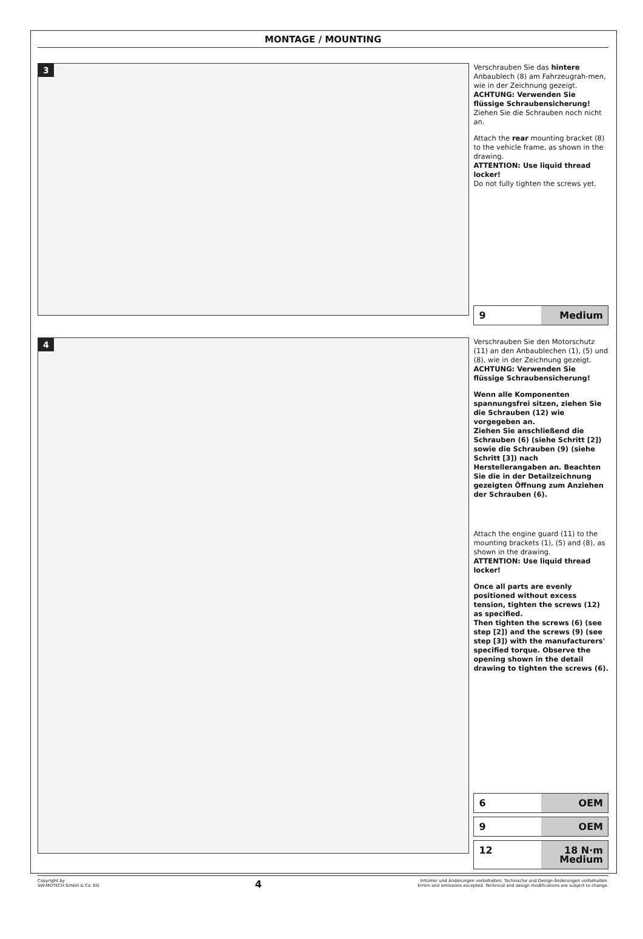MONTAGE / MOUNTING
3
Verschrauben Sie das hintere Anbaublech (8) am Fahrzeugrah-men, wie in der Zeichnung gezeigt.
ACHTUNG: Verwenden Sie flüssige Schraubensicherung!
Ziehen Sie die Schrauben noch nicht an.
Attach the rear mounting bracket (8) to the vehicle frame, as shown in the drawing.
ATTENTION: Use liquid thread locker!
Do not fully tighten the screws yet.
9 Medium
4
Verschrauben Sie den Motorschutz (11) an den Anbaublechen (1), (5) und (8), wie in der Zeichnung gezeigt.
ACHTUNG: Verwenden Sie flüssige Schraubensicherung!
Wenn alle Komponenten spannungsfrei sitzen, ziehen Sie die Schrauben (12) wie vorgegeben an.
Ziehen Sie anschließend die Schrauben (6) (siehe Schritt [2]) sowie die Schrauben (9) (siehe Schritt [3]) nach Herstellerangaben an. Beachten Sie die in der Detailzeichnung gezeigten Öffnung zum Anziehen der Schrauben (6).
Attach the engine guard (11) to the mounting brackets (1), (5) and (8), as shown in the drawing.
ATTENTION: Use liquid thread locker!
Once all parts are evenly positioned without excess tension, tighten the screws (12) as specified.
Then tighten the screws (6) (see step [2]) and the screws (9) (see step [3]) with the manufacturers' specified torque. Observe the opening shown in the detail drawing to tighten the screws (6).
6 OEM
9 OEM
12 18 N·m
Medium
Copyright by
SW-MOTECH GmbH & Co. KG 4 Irrtümer und Änderungen vorbehalten. Technische und Design-Änderungen vorbehalten.
Errors and omissions excepted. Technical and design modifications are subject to change.